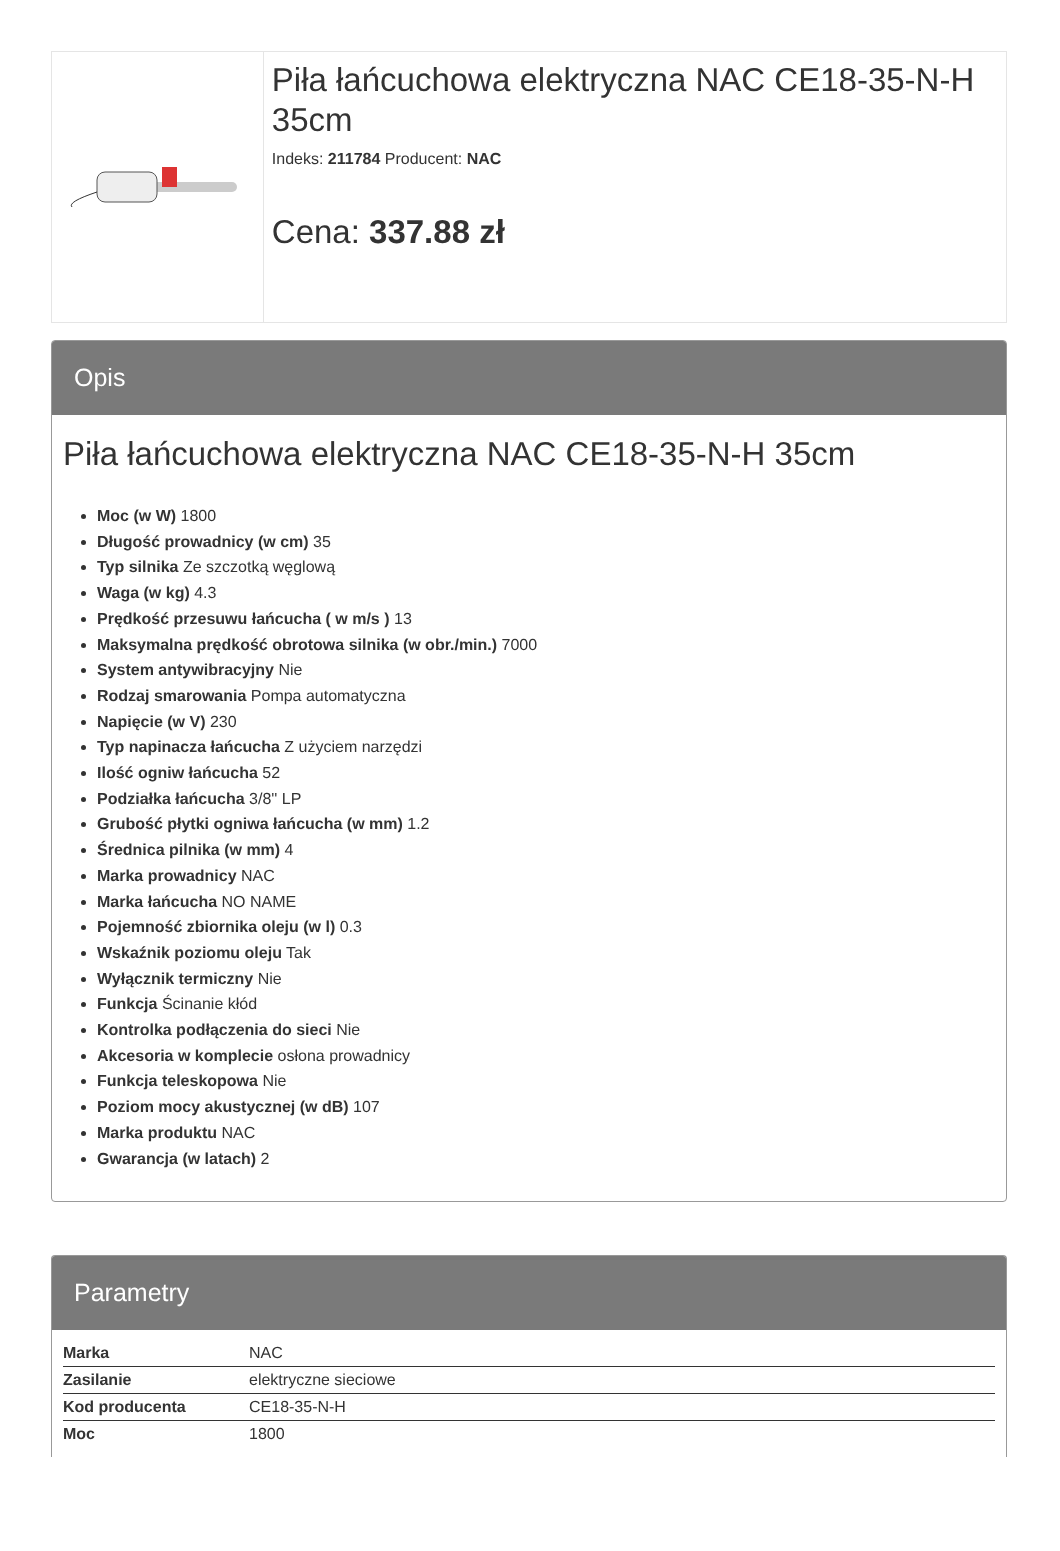Piła łańcuchowa elektryczna NAC CE18-35-N-H 35cm
Indeks: 211784 Producent: NAC
Cena: 337.88 zł
Opis
Piła łańcuchowa elektryczna NAC CE18-35-N-H 35cm
Moc (w W) 1800
Długość prowadnicy (w cm) 35
Typ silnika Ze szczotką węglową
Waga (w kg) 4.3
Prędkość przesuwu łańcucha ( w m/s ) 13
Maksymalna prędkość obrotowa silnika (w obr./min.) 7000
System antywibracyjny Nie
Rodzaj smarowania Pompa automatyczna
Napięcie (w V) 230
Typ napinacza łańcucha Z użyciem narzędzi
Ilość ogniw łańcucha 52
Podziałka łańcucha 3/8'' LP
Grubość płytki ogniwa łańcucha (w mm) 1.2
Średnica pilnika (w mm) 4
Marka prowadnicy NAC
Marka łańcucha NO NAME
Pojemność zbiornika oleju (w l) 0.3
Wskaźnik poziomu oleju Tak
Wyłącznik termiczny Nie
Funkcja Ścinanie kłód
Kontrolka podłączenia do sieci Nie
Akcesoria w komplecie osłona prowadnicy
Funkcja teleskopowa Nie
Poziom mocy akustycznej (w dB) 107
Marka produktu NAC
Gwarancja (w latach) 2
Parametry
| Marka | NAC |
| Zasilanie | elektryczne sieciowe |
| Kod producenta | CE18-35-N-H |
| Moc | 1800 |